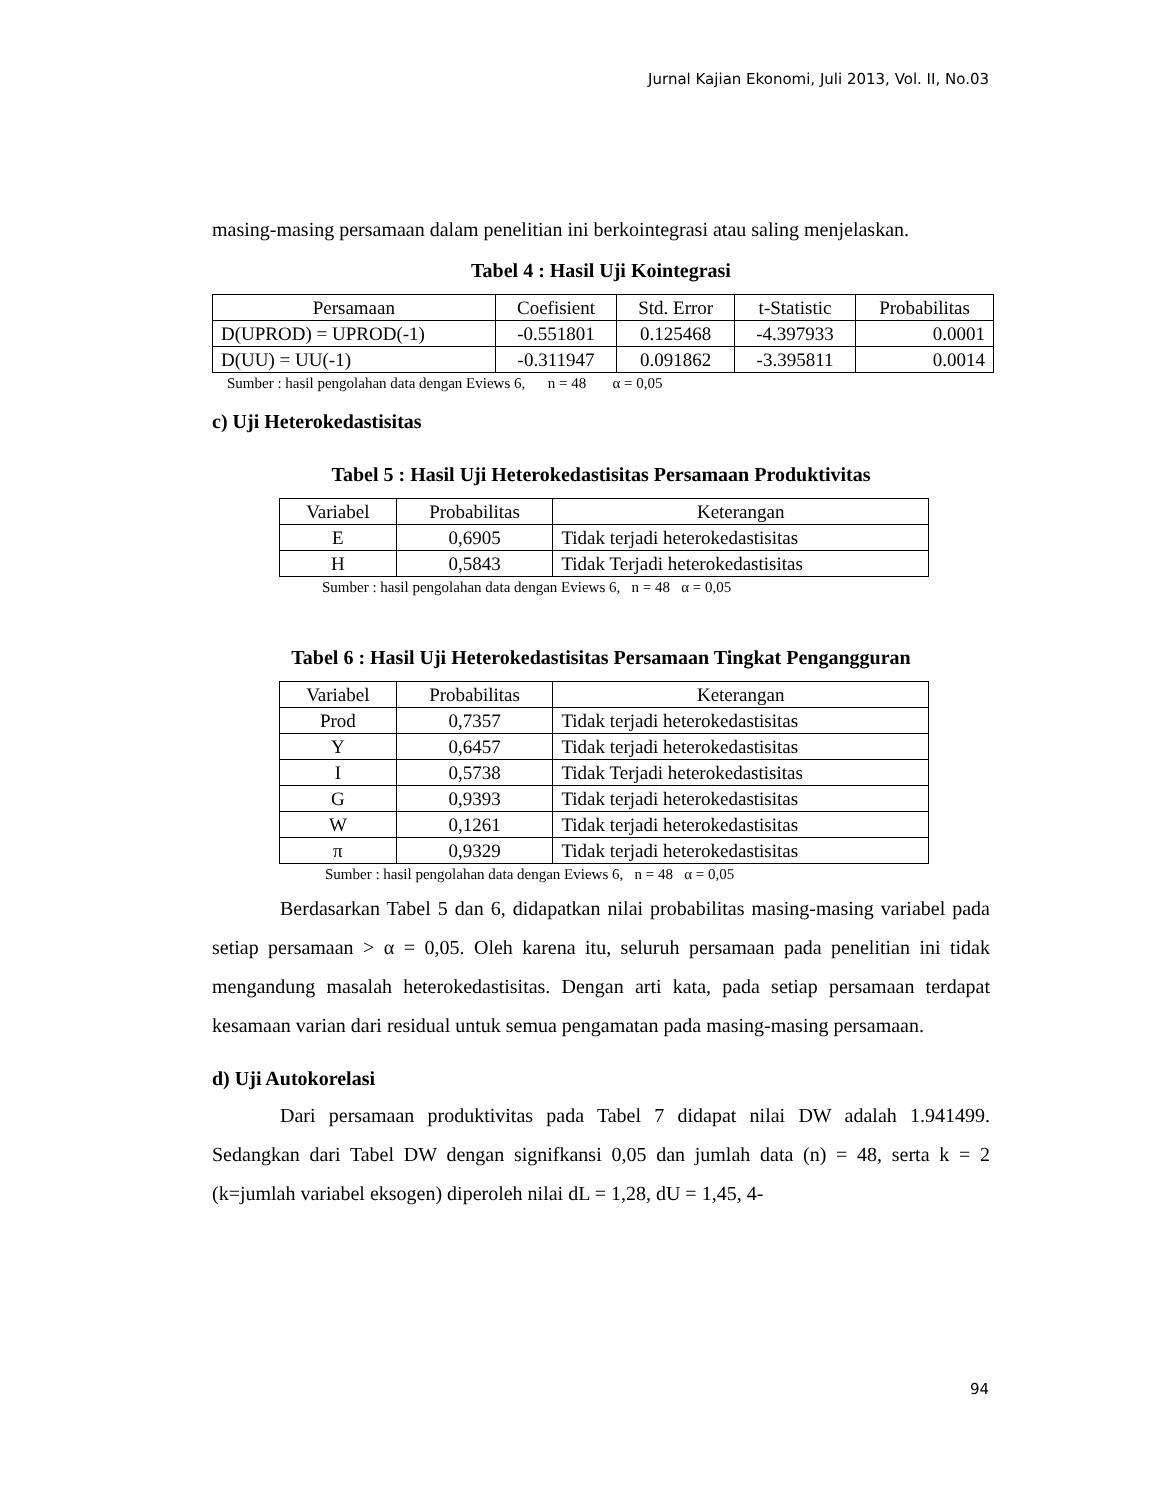Jurnal Kajian Ekonomi, Juli 2013, Vol. II, No.03
masing-masing persamaan dalam penelitian ini berkointegrasi atau saling menjelaskan.
Tabel 4 : Hasil Uji Kointegrasi
| Persamaan | Coefisient | Std. Error | t-Statistic | Probabilitas |
| --- | --- | --- | --- | --- |
| D(UPROD) = UPROD(-1) | -0.551801 | 0.125468 | -4.397933 | 0.0001 |
| D(UU) = UU(-1) | -0.311947 | 0.091862 | -3.395811 | 0.0014 |
Sumber : hasil pengolahan data dengan Eviews 6, n = 48 α = 0,05
c) Uji Heterokedastisitas
Tabel 5 : Hasil Uji Heterokedastisitas Persamaan Produktivitas
| Variabel | Probabilitas | Keterangan |
| --- | --- | --- |
| E | 0,6905 | Tidak terjadi heterokedastisitas |
| H | 0,5843 | Tidak Terjadi heterokedastisitas |
Sumber : hasil pengolahan data dengan Eviews 6, n = 48 α = 0,05
Tabel 6 : Hasil Uji Heterokedastisitas Persamaan Tingkat Pengangguran
| Variabel | Probabilitas | Keterangan |
| --- | --- | --- |
| Prod | 0,7357 | Tidak terjadi heterokedastisitas |
| Y | 0,6457 | Tidak terjadi heterokedastisitas |
| I | 0,5738 | Tidak Terjadi heterokedastisitas |
| G | 0,9393 | Tidak terjadi heterokedastisitas |
| W | 0,1261 | Tidak terjadi heterokedastisitas |
| π | 0,9329 | Tidak terjadi heterokedastisitas |
Sumber : hasil pengolahan data dengan Eviews 6, n = 48 α = 0,05
Berdasarkan Tabel 5 dan 6, didapatkan nilai probabilitas masing-masing variabel pada setiap persamaan > α = 0,05. Oleh karena itu, seluruh persamaan pada penelitian ini tidak mengandung masalah heterokedastisitas. Dengan arti kata, pada setiap persamaan terdapat kesamaan varian dari residual untuk semua pengamatan pada masing-masing persamaan.
d) Uji Autokorelasi
Dari persamaan produktivitas pada Tabel 7 didapat nilai DW adalah 1.941499. Sedangkan dari Tabel DW dengan signifkansi 0,05 dan jumlah data (n) = 48, serta k = 2 (k=jumlah variabel eksogen) diperoleh nilai dL = 1,28, dU = 1,45, 4-
94